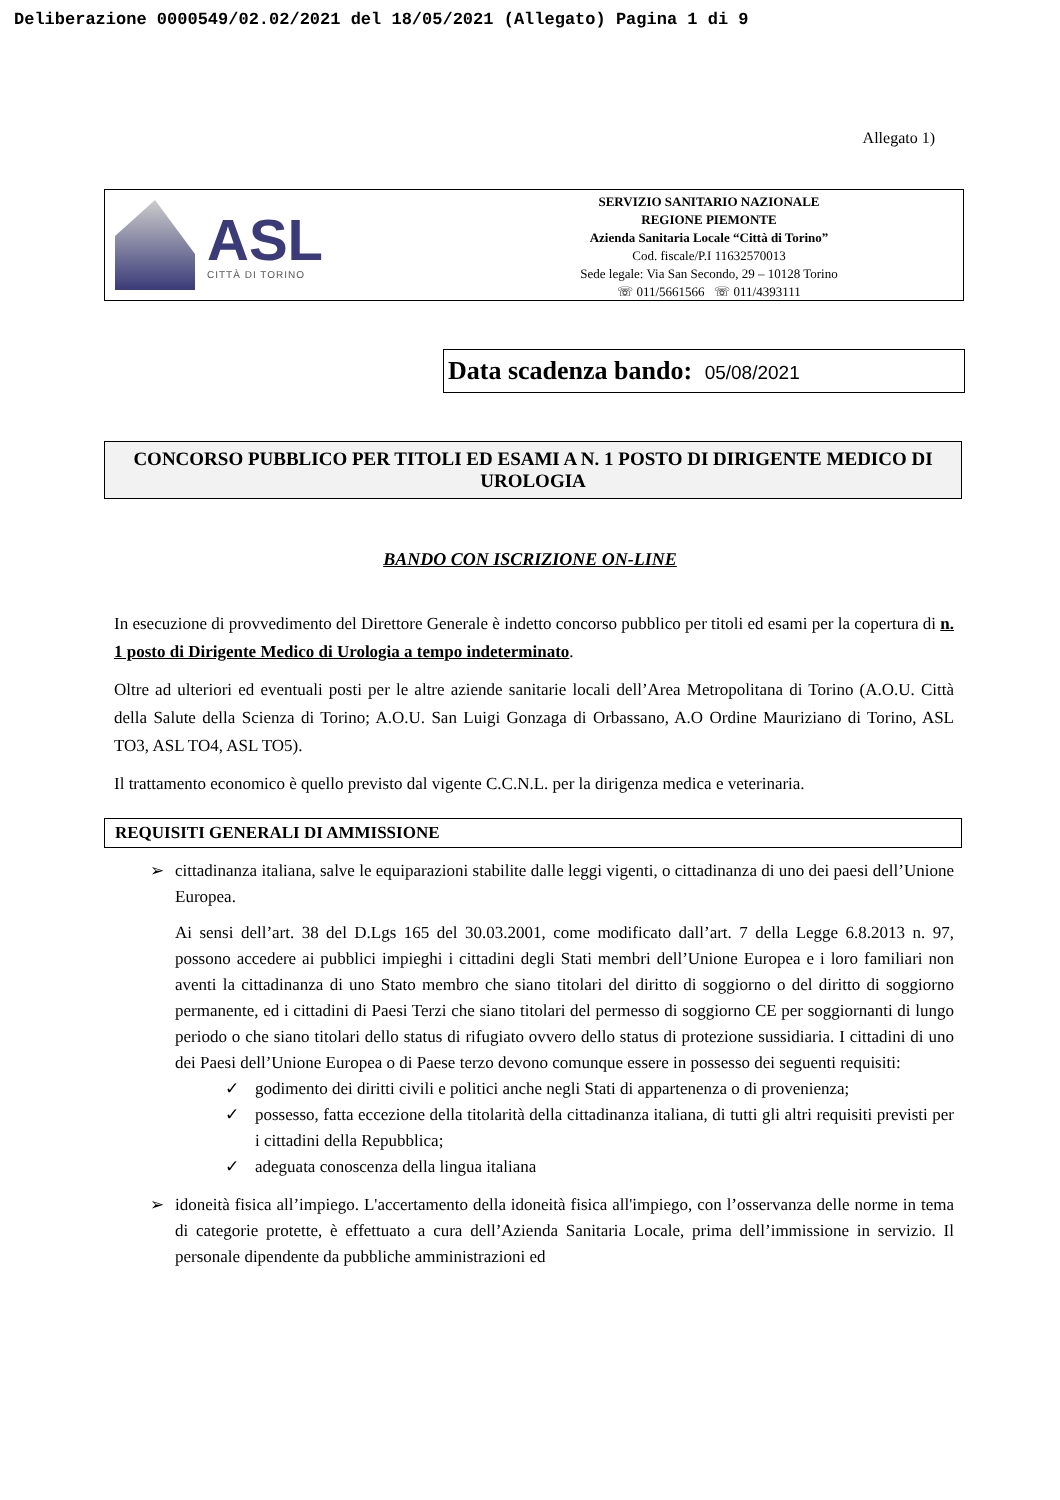Deliberazione 0000549/02.02/2021 del 18/05/2021 (Allegato) Pagina 1 di 9
Allegato 1)
ASL
CITTÀ DI TORINO
SERVIZIO SANITARIO NAZIONALE
REGIONE PIEMONTE
Azienda Sanitaria Locale “Città di Torino”
Cod. fiscale/P.I 11632570013
Sede legale: Via San Secondo, 29 – 10128 Torino
☏ 011/5661566 ☏ 011/4393111
Data scadenza bando: 05/08/2021
CONCORSO PUBBLICO PER TITOLI ED ESAMI A N. 1 POSTO DI DIRIGENTE MEDICO DI UROLOGIA
BANDO CON ISCRIZIONE ON-LINE
In esecuzione di provvedimento del Direttore Generale è indetto concorso pubblico per titoli ed esami per la copertura di n. 1 posto di Dirigente Medico di Urologia a tempo indeterminato.
Oltre ad ulteriori ed eventuali posti per le altre aziende sanitarie locali dell’Area Metropolitana di Torino (A.O.U. Città della Salute della Scienza di Torino; A.O.U. San Luigi Gonzaga di Orbassano, A.O Ordine Mauriziano di Torino, ASL TO3, ASL TO4, ASL TO5).
Il trattamento economico è quello previsto dal vigente C.C.N.L. per la dirigenza medica e veterinaria.
REQUISITI GENERALI DI AMMISSIONE
➢ cittadinanza italiana, salve le equiparazioni stabilite dalle leggi vigenti, o cittadinanza di uno dei paesi dell’Unione Europea.
Ai sensi dell’art. 38 del D.Lgs 165 del 30.03.2001, come modificato dall’art. 7 della Legge 6.8.2013 n. 97, possono accedere ai pubblici impieghi i cittadini degli Stati membri dell’Unione Europea e i loro familiari non aventi la cittadinanza di uno Stato membro che siano titolari del diritto di soggiorno o del diritto di soggiorno permanente, ed i cittadini di Paesi Terzi che siano titolari del permesso di soggiorno CE per soggiornanti di lungo periodo o che siano titolari dello status di rifugiato ovvero dello status di protezione sussidiaria. I cittadini di uno dei Paesi dell’Unione Europea o di Paese terzo devono comunque essere in possesso dei seguenti requisiti:
✓ godimento dei diritti civili e politici anche negli Stati di appartenenza o di provenienza;
✓ possesso, fatta eccezione della titolarità della cittadinanza italiana, di tutti gli altri requisiti previsti per i cittadini della Repubblica;
✓ adeguata conoscenza della lingua italiana
➢ idoneità fisica all’impiego. L'accertamento della idoneità fisica all'impiego, con l’osservanza delle norme in tema di categorie protette, è effettuato a cura dell’Azienda Sanitaria Locale, prima dell’immissione in servizio. Il personale dipendente da pubbliche amministrazioni ed